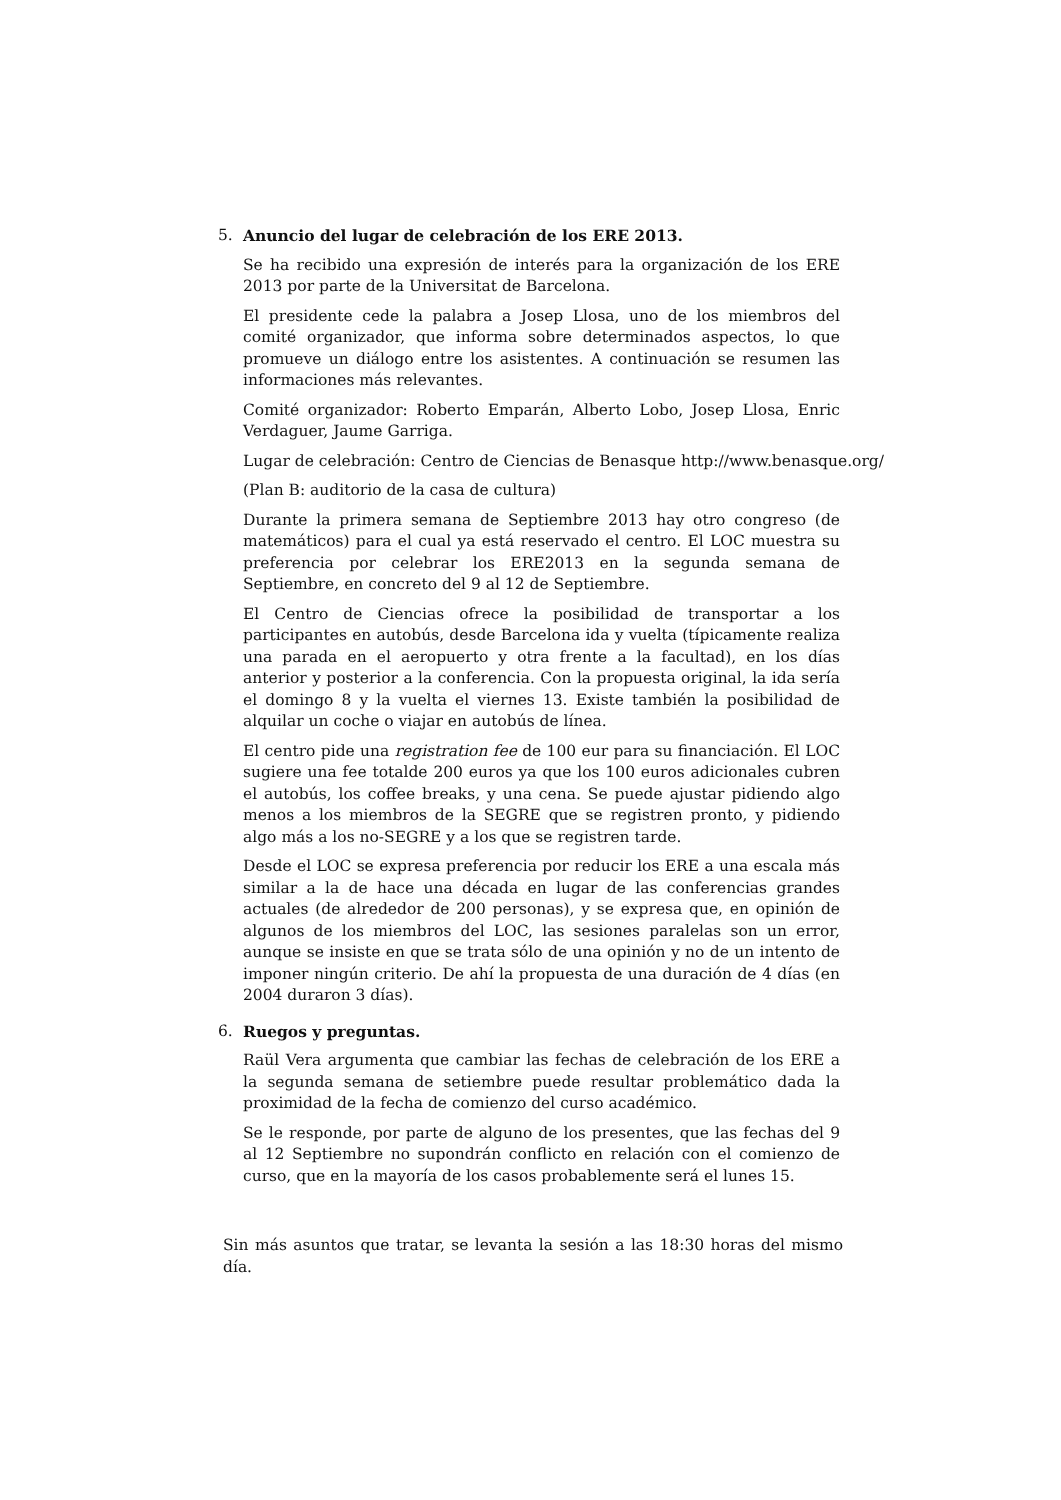5. Anuncio del lugar de celebración de los ERE 2013.
Se ha recibido una expresión de interés para la organización de los ERE 2013 por parte de la Universitat de Barcelona.
El presidente cede la palabra a Josep Llosa, uno de los miembros del comité organizador, que informa sobre determinados aspectos, lo que promueve un diálogo entre los asistentes. A continuación se resumen las informaciones más relevantes.
Comité organizador: Roberto Emparán, Alberto Lobo, Josep Llosa, Enric Verdaguer, Jaume Garriga.
Lugar de celebración: Centro de Ciencias de Benasque http://www.benasque.org/
(Plan B: auditorio de la casa de cultura)
Durante la primera semana de Septiembre 2013 hay otro congreso (de matemáticos) para el cual ya está reservado el centro. El LOC muestra su preferencia por celebrar los ERE2013 en la segunda semana de Septiembre, en concreto del 9 al 12 de Septiembre.
El Centro de Ciencias ofrece la posibilidad de transportar a los participantes en autobús, desde Barcelona ida y vuelta (típicamente realiza una parada en el aeropuerto y otra frente a la facultad), en los días anterior y posterior a la conferencia. Con la propuesta original, la ida sería el domingo 8 y la vuelta el viernes 13. Existe también la posibilidad de alquilar un coche o viajar en autobús de línea.
El centro pide una registration fee de 100 eur para su financiación. El LOC sugiere una fee totalde 200 euros ya que los 100 euros adicionales cubren el autobús, los coffee breaks, y una cena. Se puede ajustar pidiendo algo menos a los miembros de la SEGRE que se registren pronto, y pidiendo algo más a los no-SEGRE y a los que se registren tarde.
Desde el LOC se expresa preferencia por reducir los ERE a una escala más similar a la de hace una década en lugar de las conferencias grandes actuales (de alrededor de 200 personas), y se expresa que, en opinión de algunos de los miembros del LOC, las sesiones paralelas son un error, aunque se insiste en que se trata sólo de una opinión y no de un intento de imponer ningún criterio. De ahí la propuesta de una duración de 4 días (en 2004 duraron 3 días).
6. Ruegos y preguntas.
Raül Vera argumenta que cambiar las fechas de celebración de los ERE a la segunda semana de setiembre puede resultar problemático dada la proximidad de la fecha de comienzo del curso académico.
Se le responde, por parte de alguno de los presentes, que las fechas del 9 al 12 Septiembre no supondrán conflicto en relación con el comienzo de curso, que en la mayoría de los casos probablemente será el lunes 15.
Sin más asuntos que tratar, se levanta la sesión a las 18:30 horas del mismo día.